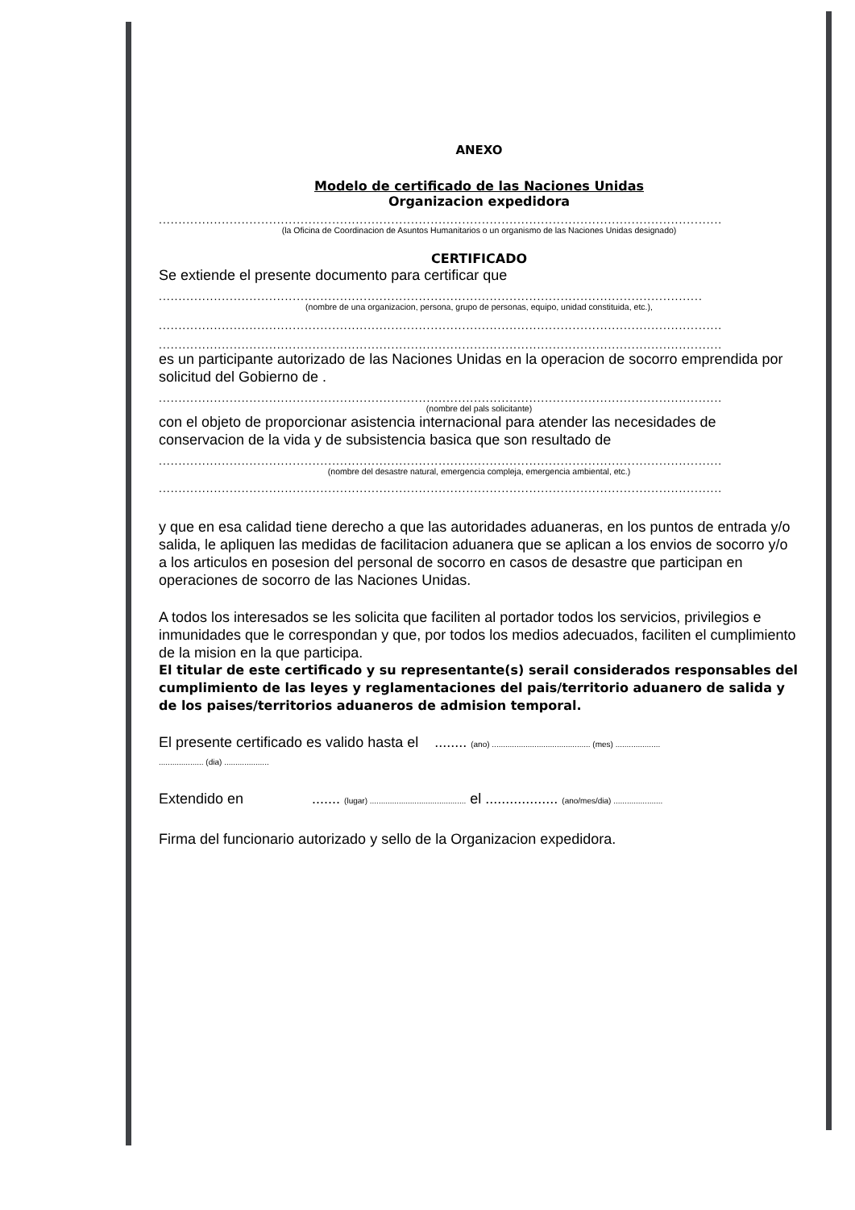ANEXO
Modelo de certificado de las Naciones Unidas
Organizacion expedidora
...............................................................................................................................................
(la Oficina de Coordinacion de Asuntos Humanitarios o un organismo de las Naciones Unidas designado)
CERTIFICADO
Se extiende el presente documento para certificar que
..........................................................................................................................................
(nombre de una organizacion, persona, grupo de personas, equipo, unidad constituida, etc.),
...............................................................................................................................................
...............................................................................................................................................
es un participante autorizado de las Naciones Unidas en la operacion de socorro emprendida por solicitud del Gobierno de .
...............................................................................................................................................
(nombre del pals solicitante)
con el objeto de proporcionar asistencia internacional para atender las necesidades de conservacion de la vida y de subsistencia basica que son resultado de
...............................................................................................................................................
(nombre del desastre natural, emergencia compleja, emergencia ambiental, etc.)
...............................................................................................................................................
y que en esa calidad tiene derecho a que las autoridades aduaneras, en los puntos de entrada y/o salida, le apliquen las medidas de facilitacion aduanera que se aplican a los envios de socorro y/o a los articulos en posesion del personal de socorro en casos de desastre que participan en operaciones de socorro de las Naciones Unidas.
A todos los interesados se les solicita que faciliten al portador todos los servicios, privilegios e inmunidades que le correspondan y que, por todos los medios adecuados, faciliten el cumplimiento de la mision en la que participa.
El titular de este certificado y su representante(s) serail considerados responsables del cumplimiento de las leyes y reglamentaciones del pais/territorio aduanero de salida y de los paises/territorios aduaneros de admision temporal.
El presente certificado es valido hasta el ........ (ano) ............................................ (mes) ....................
.................... (dia) ....................
Extendido en ....... (lugar) ........................................... el .................. (ano/mes/dia) ......................
Firma del funcionario autorizado y sello de la Organizacion expedidora.